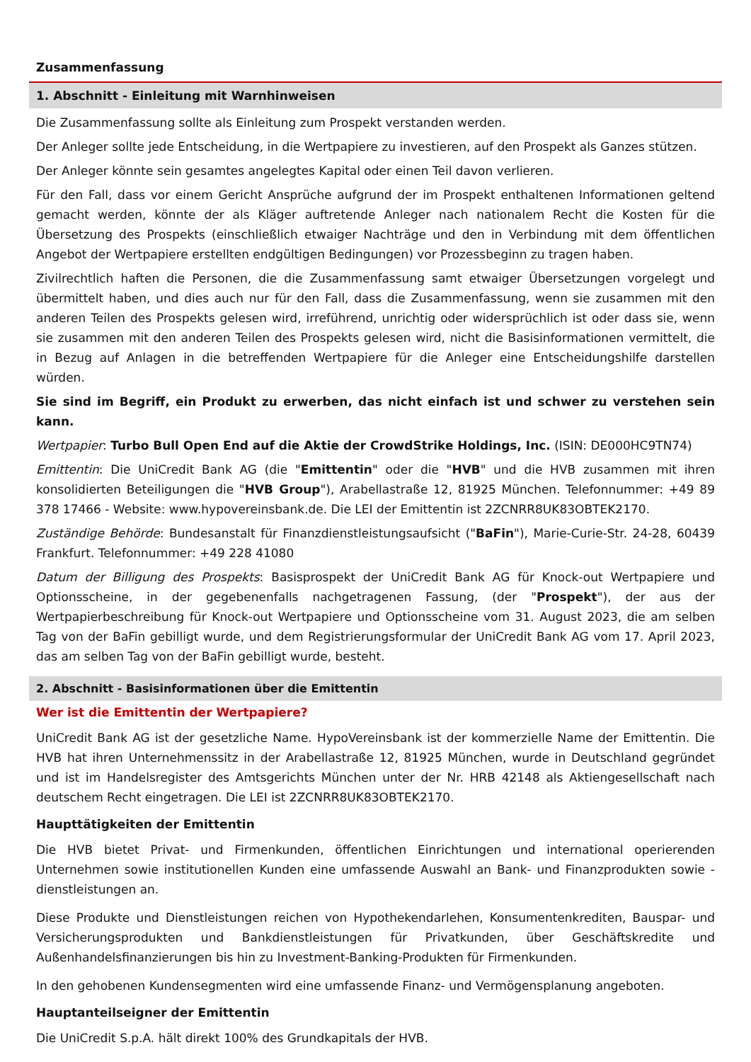Zusammenfassung
1. Abschnitt - Einleitung mit Warnhinweisen
Die Zusammenfassung sollte als Einleitung zum Prospekt verstanden werden.
Der Anleger sollte jede Entscheidung, in die Wertpapiere zu investieren, auf den Prospekt als Ganzes stützen.
Der Anleger könnte sein gesamtes angelegtes Kapital oder einen Teil davon verlieren.
Für den Fall, dass vor einem Gericht Ansprüche aufgrund der im Prospekt enthaltenen Informationen geltend gemacht werden, könnte der als Kläger auftretende Anleger nach nationalem Recht die Kosten für die Übersetzung des Prospekts (einschließlich etwaiger Nachträge und den in Verbindung mit dem öffentlichen Angebot der Wertpapiere erstellten endgültigen Bedingungen) vor Prozessbeginn zu tragen haben.
Zivilrechtlich haften die Personen, die die Zusammenfassung samt etwaiger Übersetzungen vorgelegt und übermittelt haben, und dies auch nur für den Fall, dass die Zusammenfassung, wenn sie zusammen mit den anderen Teilen des Prospekts gelesen wird, irreführend, unrichtig oder widersprüchlich ist oder dass sie, wenn sie zusammen mit den anderen Teilen des Prospekts gelesen wird, nicht die Basisinformationen vermittelt, die in Bezug auf Anlagen in die betreffenden Wertpapiere für die Anleger eine Entscheidungshilfe darstellen würden.
Sie sind im Begriff, ein Produkt zu erwerben, das nicht einfach ist und schwer zu verstehen sein kann.
Wertpapier: Turbo Bull Open End auf die Aktie der CrowdStrike Holdings, Inc. (ISIN: DE000HC9TN74)
Emittentin: Die UniCredit Bank AG (die "Emittentin" oder die "HVB" und die HVB zusammen mit ihren konsolidierten Beteiligungen die "HVB Group"), Arabellastraße 12, 81925 München. Telefonnummer: +49 89 378 17466 - Website: www.hypovereinsbank.de. Die LEI der Emittentin ist 2ZCNRR8UK83OBTEK2170.
Zuständige Behörde: Bundesanstalt für Finanzdienstleistungsaufsicht ("BaFin"), Marie-Curie-Str. 24-28, 60439 Frankfurt. Telefonnummer: +49 228 41080
Datum der Billigung des Prospekts: Basisprospekt der UniCredit Bank AG für Knock-out Wertpapiere und Optionsscheine, in der gegebenenfalls nachgetragenen Fassung, (der "Prospekt"), der aus der Wertpapierbeschreibung für Knock-out Wertpapiere und Optionsscheine vom 31. August 2023, die am selben Tag von der BaFin gebilligt wurde, und dem Registrierungsformular der UniCredit Bank AG vom 17. April 2023, das am selben Tag von der BaFin gebilligt wurde, besteht.
2. Abschnitt - Basisinformationen über die Emittentin
Wer ist die Emittentin der Wertpapiere?
UniCredit Bank AG ist der gesetzliche Name. HypoVereinsbank ist der kommerzielle Name der Emittentin. Die HVB hat ihren Unternehmenssitz in der Arabellastraße 12, 81925 München, wurde in Deutschland gegründet und ist im Handelsregister des Amtsgerichts München unter der Nr. HRB 42148 als Aktiengesellschaft nach deutschem Recht eingetragen. Die LEI ist 2ZCNRR8UK83OBTEK2170.
Haupttätigkeiten der Emittentin
Die HVB bietet Privat- und Firmenkunden, öffentlichen Einrichtungen und international operierenden Unternehmen sowie institutionellen Kunden eine umfassende Auswahl an Bank- und Finanzprodukten sowie -dienstleistungen an.
Diese Produkte und Dienstleistungen reichen von Hypothekendarlehen, Konsumentenkrediten, Bauspar- und Versicherungsprodukten und Bankdienstleistungen für Privatkunden, über Geschäftskredite und Außenhandelsfinanzierungen bis hin zu Investment-Banking-Produkten für Firmenkunden.
In den gehobenen Kundensegmenten wird eine umfassende Finanz- und Vermögensplanung angeboten.
Hauptanteilseigner der Emittentin
Die UniCredit S.p.A. hält direkt 100% des Grundkapitals der HVB.